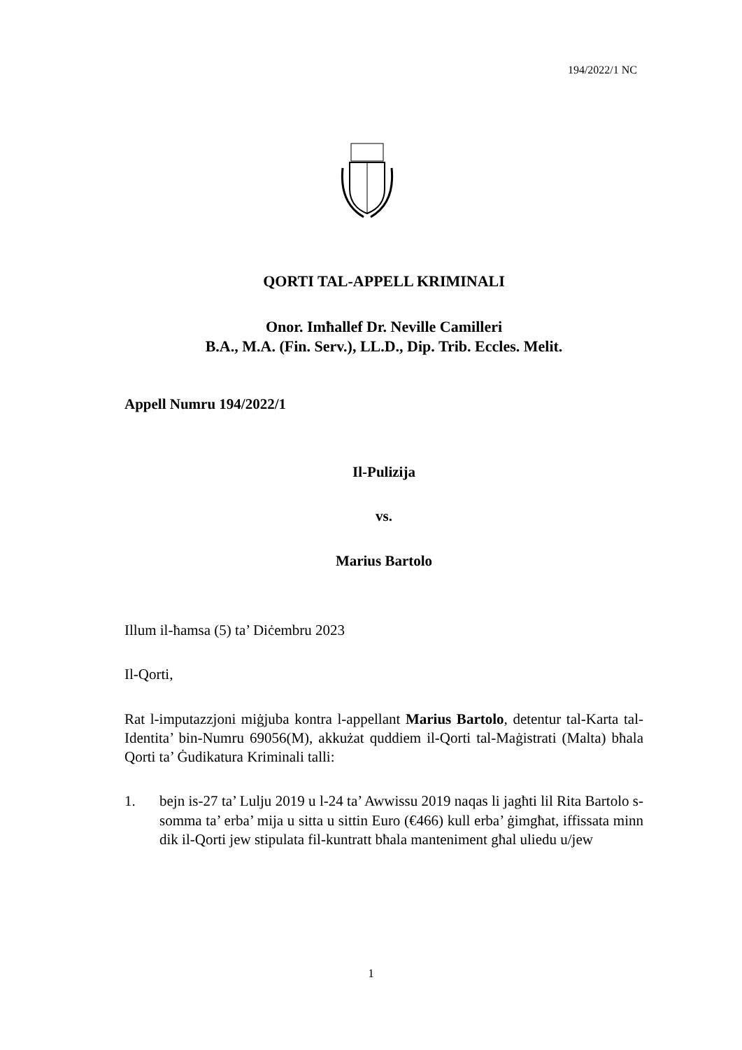194/2022/1 NC
QORTI TAL-APPELL KRIMINALI
Onor. Imħallef Dr. Neville Camilleri
B.A., M.A. (Fin. Serv.), LL.D., Dip. Trib. Eccles. Melit.
Appell Numru 194/2022/1
Il-Pulizija
vs.
Marius Bartolo
Illum il-ħamsa (5) ta’ Diċembru 2023
Il-Qorti,
Rat l-imputazzjoni miġjuba kontra l-appellant Marius Bartolo, detentur tal-Karta tal-Identita’ bin-Numru 69056(M), akkużat quddiem il-Qorti tal-Maġistrati (Malta) bħala Qorti ta’ Ġudikatura Kriminali talli:
1. bejn is-27 ta’ Lulju 2019 u l-24 ta’ Awwissu 2019 naqas li jagħti lil Rita Bartolo s-somma ta’ erba’ mija u sitta u sittin Euro (€466) kull erba’ ġimgħat, iffissata minn dik il-Qorti jew stipulata fil-kuntratt bħala manteniment għal uliedu u/jew
1